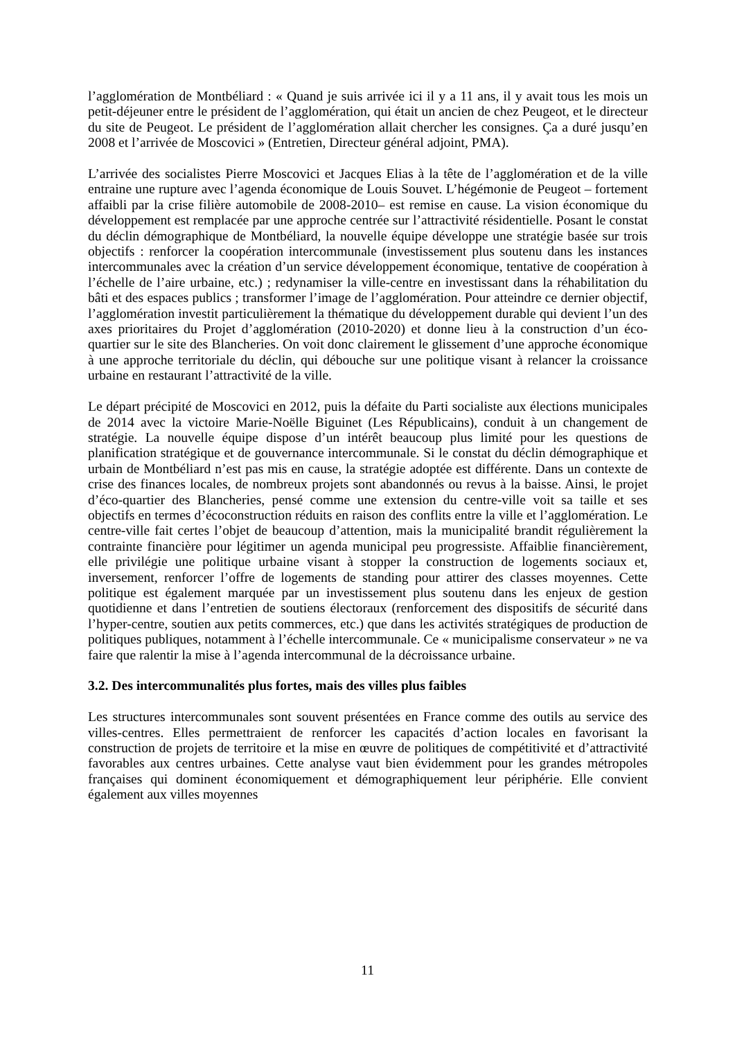l’agglomération de Montbéliard : « Quand je suis arrivée ici il y a 11 ans, il y avait tous les mois un petit-déjeuner entre le président de l’agglomération, qui était un ancien de chez Peugeot, et le directeur du site de Peugeot. Le président de l’agglomération allait chercher les consignes. Ça a duré jusqu’en 2008 et l’arrivée de Moscovici » (Entretien, Directeur général adjoint, PMA).
L’arrivée des socialistes Pierre Moscovici et Jacques Elias à la tête de l’agglomération et de la ville entraine une rupture avec l’agenda économique de Louis Souvet. L’hégémonie de Peugeot – fortement affaibli par la crise filière automobile de 2008-2010– est remise en cause. La vision économique du développement est remplacée par une approche centrée sur l’attractivité résidentielle. Posant le constat du déclin démographique de Montbéliard, la nouvelle équipe développe une stratégie basée sur trois objectifs : renforcer la coopération intercommunale (investissement plus soutenu dans les instances intercommunales avec la création d’un service développement économique, tentative de coopération à l’échelle de l’aire urbaine, etc.) ; redynamiser la ville-centre en investissant dans la réhabilitation du bâti et des espaces publics ; transformer l’image de l’agglomération. Pour atteindre ce dernier objectif, l’agglomération investit particulièrement la thématique du développement durable qui devient l’un des axes prioritaires du Projet d’agglomération (2010-2020) et donne lieu à la construction d’un éco-quartier sur le site des Blancheries. On voit donc clairement le glissement d’une approche économique à une approche territoriale du déclin, qui débouche sur une politique visant à relancer la croissance urbaine en restaurant l’attractivité de la ville.
Le départ précipité de Moscovici en 2012, puis la défaite du Parti socialiste aux élections municipales de 2014 avec la victoire Marie-Noëlle Biguinet (Les Républicains), conduit à un changement de stratégie. La nouvelle équipe dispose d’un intérêt beaucoup plus limité pour les questions de planification stratégique et de gouvernance intercommunale. Si le constat du déclin démographique et urbain de Montbéliard n’est pas mis en cause, la stratégie adoptée est différente. Dans un contexte de crise des finances locales, de nombreux projets sont abandonnés ou revus à la baisse. Ainsi, le projet d’éco-quartier des Blancheries, pensé comme une extension du centre-ville voit sa taille et ses objectifs en termes d’écoconstruction réduits en raison des conflits entre la ville et l’agglomération. Le centre-ville fait certes l’objet de beaucoup d’attention, mais la municipalité brandit régulièrement la contrainte financière pour légitimer un agenda municipal peu progressiste. Affaiblie financièrement, elle privilégie une politique urbaine visant à stopper la construction de logements sociaux et, inversement, renforcer l’offre de logements de standing pour attirer des classes moyennes. Cette politique est également marquée par un investissement plus soutenu dans les enjeux de gestion quotidienne et dans l’entretien de soutiens électoraux (renforcement des dispositifs de sécurité dans l’hyper-centre, soutien aux petits commerces, etc.) que dans les activités stratégiques de production de politiques publiques, notamment à l’échelle intercommunale. Ce « municipalisme conservateur » ne va faire que ralentir la mise à l’agenda intercommunal de la décroissance urbaine.
3.2. Des intercommunalités plus fortes, mais des villes plus faibles
Les structures intercommunales sont souvent présentées en France comme des outils au service des villes-centres. Elles permettraient de renforcer les capacités d’action locales en favorisant la construction de projets de territoire et la mise en œuvre de politiques de compétitivité et d’attractivité favorables aux centres urbaines. Cette analyse vaut bien évidemment pour les grandes métropoles françaises qui dominent économiquement et démographiquement leur périphérie. Elle convient également aux villes moyennes
11